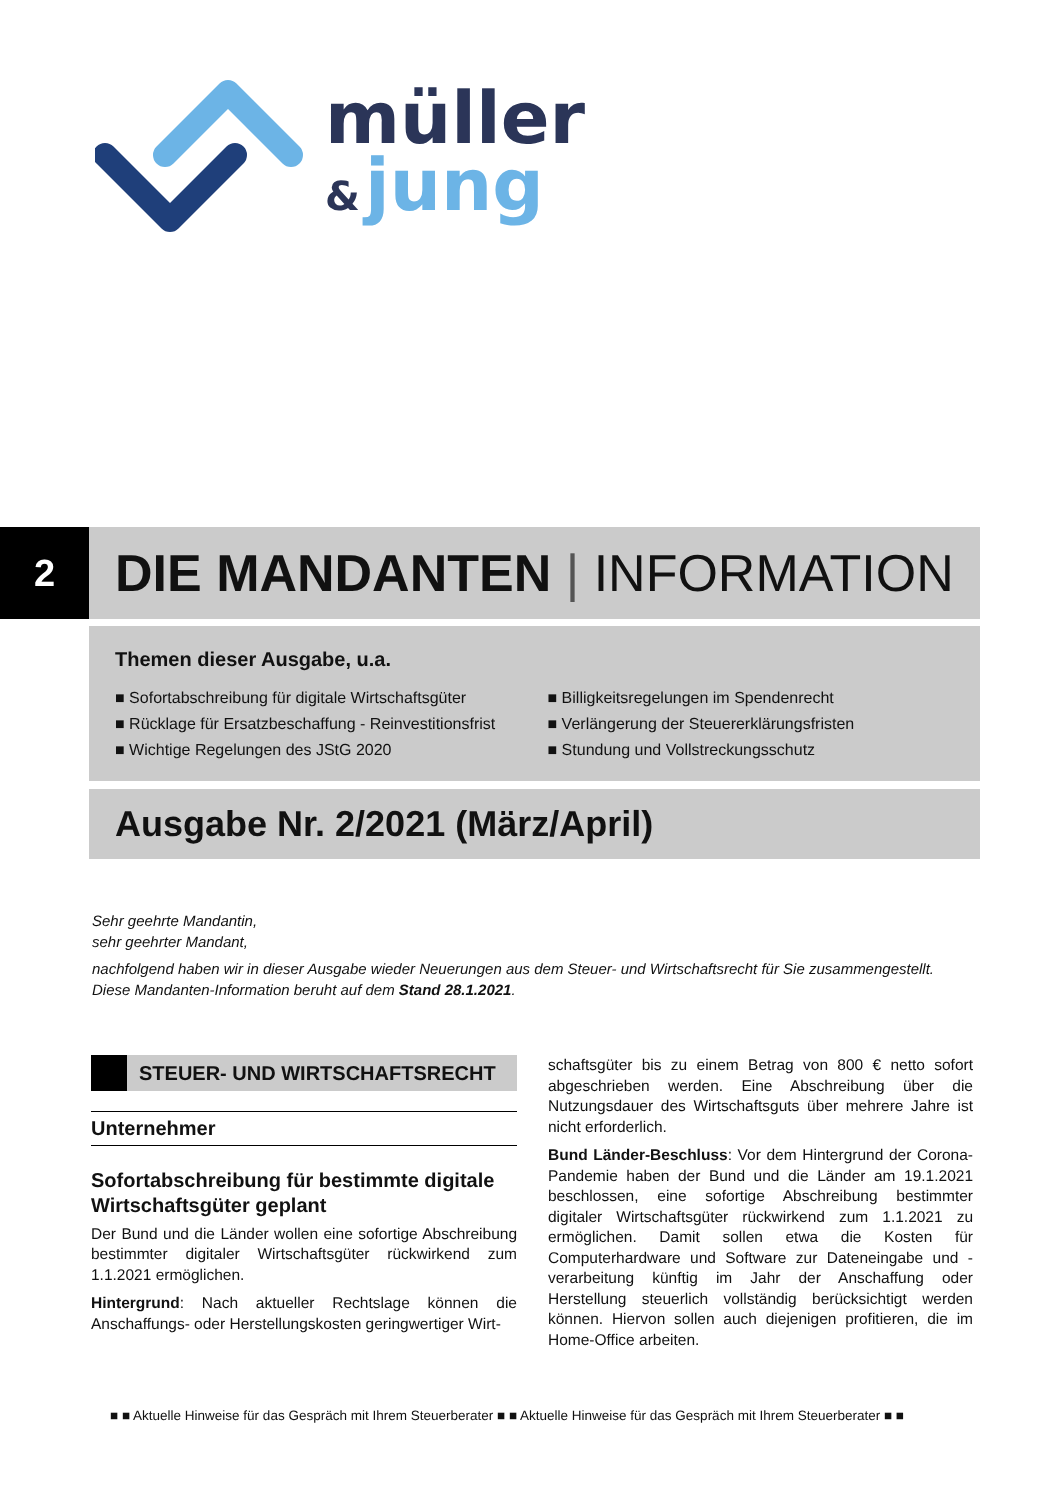müller
&
jung
2
DIE MANDANTEN | INFORMATION
Themen dieser Ausgabe, u.a.
■ Sofortabschreibung für digitale Wirtschaftsgüter
■ Rücklage für Ersatzbeschaffung - Reinvestitionsfrist
■ Wichtige Regelungen des JStG 2020
■ Billigkeitsregelungen im Spendenrecht
■ Verlängerung der Steuererklärungsfristen
■ Stundung und Vollstreckungsschutz
Ausgabe Nr. 2/2021 (März/April)
Sehr geehrte Mandantin,
sehr geehrter Mandant,
nachfolgend haben wir in dieser Ausgabe wieder Neuerungen aus dem Steuer- und Wirtschaftsrecht für Sie zusammengestellt. Diese Mandanten-Information beruht auf dem Stand 28.1.2021.
STEUER- UND WIRTSCHAFTSRECHT
Unternehmer
Sofortabschreibung für bestimmte digitale Wirtschaftsgüter geplant
Der Bund und die Länder wollen eine sofortige Abschreibung bestimmter digitaler Wirtschaftsgüter rückwirkend zum 1.1.2021 ermöglichen.
Hintergrund: Nach aktueller Rechtslage können die Anschaffungs- oder Herstellungskosten geringwertiger Wirt-
schaftsgüter bis zu einem Betrag von 800 € netto sofort abgeschrieben werden. Eine Abschreibung über die Nutzungsdauer des Wirtschaftsguts über mehrere Jahre ist nicht erforderlich.
Bund Länder-Beschluss: Vor dem Hintergrund der Corona-Pandemie haben der Bund und die Länder am 19.1.2021 beschlossen, eine sofortige Abschreibung bestimmter digitaler Wirtschaftsgüter rückwirkend zum 1.1.2021 zu ermöglichen. Damit sollen etwa die Kosten für Computerhardware und Software zur Dateneingabe und -verarbeitung künftig im Jahr der Anschaffung oder Herstellung steuerlich vollständig berücksichtigt werden können. Hiervon sollen auch diejenigen profitieren, die im Home-Office arbeiten.
■ ■ Aktuelle Hinweise für das Gespräch mit Ihrem Steuerberater ■ ■ Aktuelle Hinweise für das Gespräch mit Ihrem Steuerberater ■ ■